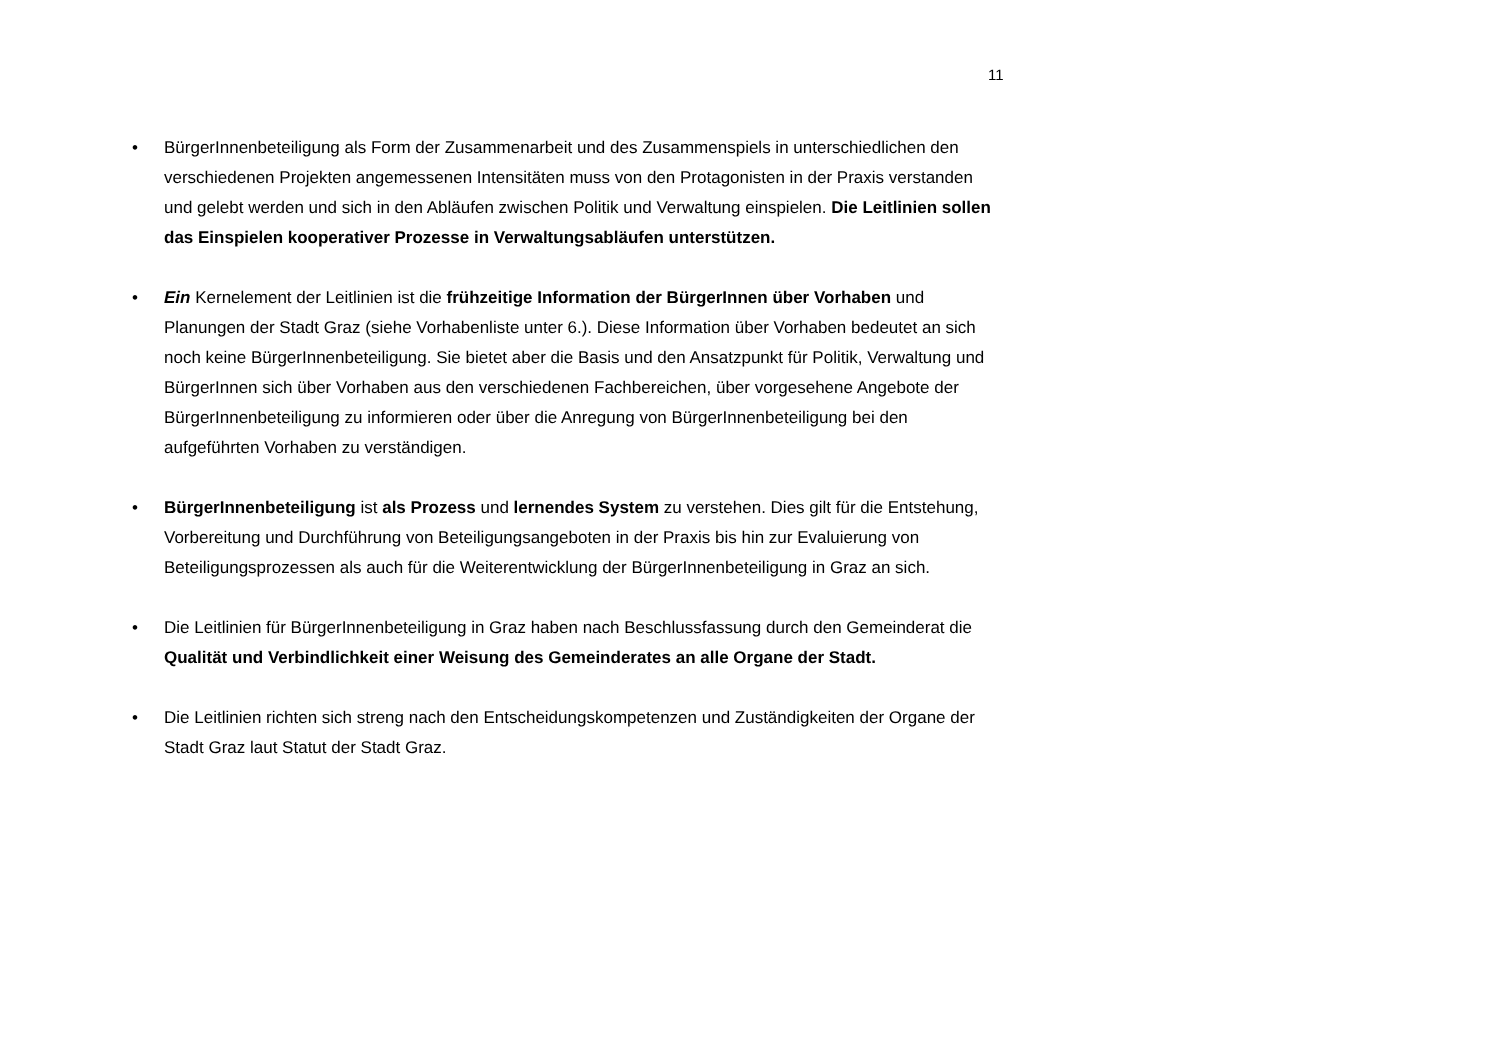11
• BürgerInnenbeteiligung als Form der Zusammenarbeit und des Zusammenspiels in unterschiedlichen den verschiedenen Projekten angemessenen Intensitäten muss von den Protagonisten in der Praxis verstanden und gelebt werden und sich in den Abläufen zwischen Politik und Verwaltung einspielen. Die Leitlinien sollen das Einspielen kooperativer Prozesse in Verwaltungsabläufen unterstützen.
• Ein Kernelement der Leitlinien ist die frühzeitige Information der BürgerInnen über Vorhaben und Planungen der Stadt Graz (siehe Vorhabenliste unter 6.). Diese Information über Vorhaben bedeutet an sich noch keine BürgerInnenbeteiligung. Sie bietet aber die Basis und den Ansatzpunkt für Politik, Verwaltung und BürgerInnen sich über Vorhaben aus den verschiedenen Fachbereichen, über vorgesehene Angebote der BürgerInnenbeteiligung zu informieren oder über die Anregung von BürgerInnenbeteiligung bei den aufgeführten Vorhaben zu verständigen.
• BürgerInnenbeteiligung ist als Prozess und lernendes System zu verstehen. Dies gilt für die Entstehung, Vorbereitung und Durchführung von Beteiligungsangeboten in der Praxis bis hin zur Evaluierung von Beteiligungsprozessen als auch für die Weiterentwicklung der BürgerInnenbeteiligung in Graz an sich.
• Die Leitlinien für BürgerInnenbeteiligung in Graz haben nach Beschlussfassung durch den Gemeinderat die Qualität und Verbindlichkeit einer Weisung des Gemeinderates an alle Organe der Stadt.
• Die Leitlinien richten sich streng nach den Entscheidungskompetenzen und Zuständigkeiten der Organe der Stadt Graz laut Statut der Stadt Graz.